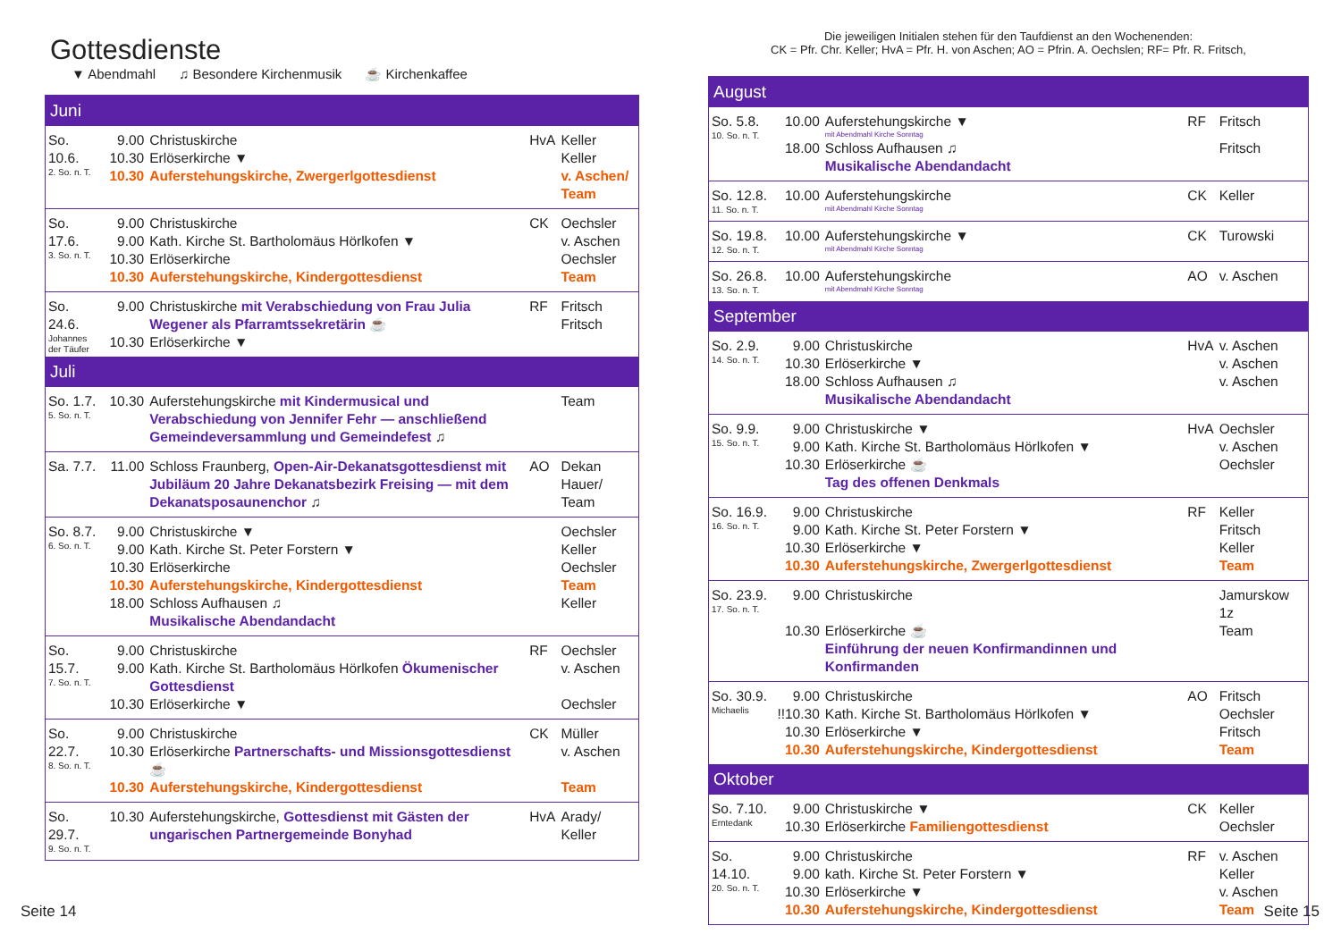Gottesdienste
▼ Abendmahl ♫ Besondere Kirchenmusik ☕ Kirchenkaffee
| Juni | | | | |
| --- | --- | --- | --- | --- |
| So. 10.6. 2. So. n. T. | 9.00 | Christuskirche | HvA | Keller |
| | 10.30 | Erlöserkirche ▼ | | Keller |
| | 10.30 | Auferstehungskirche, Zwergerlgottesdienst | | v. Aschen/ Team |
| So. 17.6. 3. So. n. T. | 9.00 | Christuskirche | CK | Oechsler |
| | 9.00 | Kath. Kirche St. Bartholomäus Hörlkofen ▼ | | v. Aschen |
| | 10.30 | Erlöserkirche | | Oechsler |
| | 10.30 | Auferstehungskirche, Kindergottesdienst | | Team |
| So. 24.6. Johannes der Täufer | 9.00 | Christuskirche mit Verabschiedung von Frau Julia Wegener als Pfarramtssekretärin ☕ | RF | Fritsch Fritsch |
| | 10.30 | Erlöserkirche ▼ | | |
| Juli | | | | |
| So. 1.7. 5. So. n. T. | 10.30 | Auferstehungskirche mit Kindermusical und Verabschiedung von Jennifer Fehr — anschließend Gemeindeversammlung und Gemeindefest ♫ | | Team |
| Sa. 7.7. | 11.00 | Schloss Fraunberg, Open-Air-Dekanatsgottesdienst mit Jubiläum 20 Jahre Dekanatsbezirk Freising — mit dem Dekanatsposaunenchor ♫ | AO | Dekan Hauer/ Team |
| So. 8.7. 6. So. n. T. | 9.00 | Christuskirche ▼ | | Oechsler |
| | 9.00 | Kath. Kirche St. Peter Forstern ▼ | | Keller |
| | 10.30 | Erlöserkirche | | Oechsler |
| | 10.30 | Auferstehungskirche, Kindergottesdienst | | Team |
| | 18.00 | Schloss Aufhausen ♫ | | Keller |
| | | Musikalische Abendandacht | | |
| So. 15.7. 7. So. n. T. | 9.00 | Christuskirche | RF | Oechsler |
| | 9.00 | Kath. Kirche St. Bartholomäus Hörlkofen Ökumenischer Gottesdienst | | v. Aschen |
| | 10.30 | Erlöserkirche ▼ | | Oechsler |
| So. 22.7. 8. So. n. T. | 9.00 | Christuskirche | CK | Müller |
| | 10.30 | Erlöserkirche Partnerschafts- und Missionsgottesdienst ☕ | | v. Aschen |
| | 10.30 | Auferstehungskirche, Kindergottesdienst | | Team |
| So. 29.7. 9. So. n. T. | 10.30 | Auferstehungskirche, Gottesdienst mit Gästen der ungarischen Partnergemeinde Bonyhad | HvA | Arady/ Keller |
Die jeweiligen Initialen stehen für den Taufdienst an den Wochenenden:
CK = Pfr. Chr. Keller; HvA = Pfr. H. von Aschen; AO = Pfrin. A. Oechslen; RF= Pfr. R. Fritsch,
| August | | | | |
| --- | --- | --- | --- | --- |
| So. 5.8. 10. So. n. T. | 10.00 | Auferstehungskirche ▼ mit Abendmahl Kirche Sonntag | RF | Fritsch |
| | 18.00 | Schloss Aufhausen ♫ Musikalische Abendandacht | | Fritsch |
| So. 12.8. 11. So. n. T. | 10.00 | Auferstehungskirche mit Abendmahl Kirche Sonntag | CK | Keller |
| So. 19.8. 12. So. n. T. | 10.00 | Auferstehungskirche ▼ mit Abendmahl Kirche Sonntag | CK | Turowski |
| So. 26.8. 13. So. n. T. | 10.00 | Auferstehungskirche mit Abendmahl Kirche Sonntag | AO | v. Aschen |
| September | | | | |
| So. 2.9. 14. So. n. T. | 9.00 | Christuskirche | HvA | v. Aschen |
| | 10.30 | Erlöserkirche ▼ | | v. Aschen |
| | 18.00 | Schloss Aufhausen ♫ Musikalische Abendandacht | | v. Aschen |
| So. 9.9. 15. So. n. T. | 9.00 | Christuskirche ▼ | HvA | Oechsler |
| | 9.00 | Kath. Kirche St. Bartholomäus Hörlkofen ▼ | | v. Aschen |
| | 10.30 | Erlöserkirche ☕ Tag des offenen Denkmals | | Oechsler |
| So. 16.9. 16. So. n. T. | 9.00 | Christuskirche | RF | Keller |
| | 9.00 | Kath. Kirche St. Peter Forstern ▼ | | Fritsch |
| | 10.30 | Erlöserkirche ▼ | | Keller |
| | 10.30 | Auferstehungskirche, Zwergerlgottesdienst | | Team |
| So. 23.9. 17. So. n. T. | 9.00 | Christuskirche | | Jamurskow 1z |
| | 10.30 | Erlöserkirche ☕ Einführung der neuen Konfirmandinnen und Konfirmanden | | Team |
| So. 30.9. Michaelis | 9.00 | Christuskirche | AO | Fritsch |
| | !!10.30 | Kath. Kirche St. Bartholomäus Hörlkofen ▼ | | Oechsler |
| | 10.30 | Erlöserkirche ▼ | | Fritsch |
| | 10.30 | Auferstehungskirche, Kindergottesdienst | | Team |
| Oktober | | | | |
| So. 7.10. Erntedank | 9.00 | Christuskirche ▼ | CK | Keller |
| | 10.30 | Erlöserkirche Familiengottesdienst | | Oechsler |
| So. 14.10. 20. So. n. T. | 9.00 | Christuskirche | RF | v. Aschen |
| | 9.00 | kath. Kirche St. Peter Forstern ▼ | | Keller |
| | 10.30 | Erlöserkirche ▼ | | v. Aschen |
| | 10.30 | Auferstehungskirche, Kindergottesdienst | | Team |
Seite 14 Seite 15